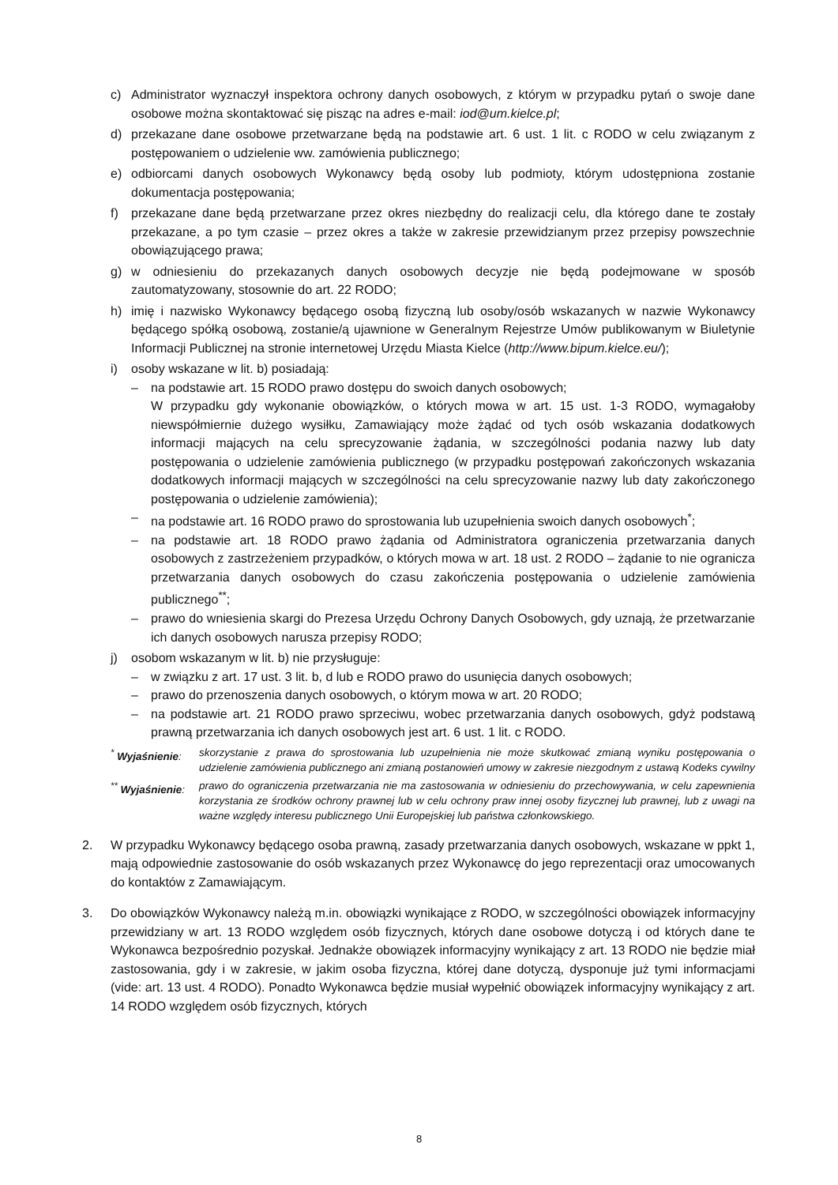c) Administrator wyznaczył inspektora ochrony danych osobowych, z którym w przypadku pytań o swoje dane osobowe można skontaktować się pisząc na adres e-mail: iod@um.kielce.pl;
d) przekazane dane osobowe przetwarzane będą na podstawie art. 6 ust. 1 lit. c RODO w celu związanym z postępowaniem o udzielenie ww. zamówienia publicznego;
e) odbiorcami danych osobowych Wykonawcy będą osoby lub podmioty, którym udostępniona zostanie dokumentacja postępowania;
f) przekazane dane będą przetwarzane przez okres niezbędny do realizacji celu, dla którego dane te zostały przekazane, a po tym czasie – przez okres a także w zakresie przewidzianym przez przepisy powszechnie obowiązującego prawa;
g) w odniesieniu do przekazanych danych osobowych decyzje nie będą podejmowane w sposób zautomatyzowany, stosownie do art. 22 RODO;
h) imię i nazwisko Wykonawcy będącego osobą fizyczną lub osoby/osób wskazanych w nazwie Wykonawcy będącego spółką osobową, zostanie/ą ujawnione w Generalnym Rejestrze Umów publikowanym w Biuletynie Informacji Publicznej na stronie internetowej Urzędu Miasta Kielce (http://www.bipum.kielce.eu/);
i) osoby wskazane w lit. b) posiadają:
– na podstawie art. 15 RODO prawo dostępu do swoich danych osobowych;
W przypadku gdy wykonanie obowiązków, o których mowa w art. 15 ust. 1-3 RODO, wymagałoby niewspółmiernie dużego wysiłku, Zamawiający może żądać od tych osób wskazania dodatkowych informacji mających na celu sprecyzowanie żądania, w szczególności podania nazwy lub daty postępowania o udzielenie zamówienia publicznego (w przypadku postępowań zakończonych wskazania dodatkowych informacji mających w szczególności na celu sprecyzowanie nazwy lub daty zakończonego postępowania o udzielenie zamówienia);
– na podstawie art. 16 RODO prawo do sprostowania lub uzupełnienia swoich danych osobowych<sup>*</sup>;
– na podstawie art. 18 RODO prawo żądania od Administratora ograniczenia przetwarzania danych osobowych z zastrzeżeniem przypadków, o których mowa w art. 18 ust. 2 RODO – żądanie to nie ogranicza przetwarzania danych osobowych do czasu zakończenia postępowania o udzielenie zamówienia publicznego<sup>**</sup>;
– prawo do wniesienia skargi do Prezesa Urzędu Ochrony Danych Osobowych, gdy uznają, że przetwarzanie ich danych osobowych narusza przepisy RODO;
j) osobom wskazanym w lit. b) nie przysługuje:
– w związku z art. 17 ust. 3 lit. b, d lub e RODO prawo do usunięcia danych osobowych;
– prawo do przenoszenia danych osobowych, o którym mowa w art. 20 RODO;
– na podstawie art. 21 RODO prawo sprzeciwu, wobec przetwarzania danych osobowych, gdyż podstawą prawną przetwarzania ich danych osobowych jest art. 6 ust. 1 lit. c RODO.
<sup>*</sup> Wyjaśnienie: skorzystanie z prawa do sprostowania lub uzupełnienia nie może skutkować zmianą wyniku postępowania o udzielenie zamówienia publicznego ani zmianą postanowień umowy w zakresie niezgodnym z ustawą Kodeks cywilny
<sup>**</sup> Wyjaśnienie: prawo do ograniczenia przetwarzania nie ma zastosowania w odniesieniu do przechowywania, w celu zapewnienia korzystania ze środków ochrony prawnej lub w celu ochrony praw innej osoby fizycznej lub prawnej, lub z uwagi na ważne względy interesu publicznego Unii Europejskiej lub państwa członkowskiego.
2. W przypadku Wykonawcy będącego osoba prawną, zasady przetwarzania danych osobowych, wskazane w ppkt 1, mają odpowiednie zastosowanie do osób wskazanych przez Wykonawcę do jego reprezentacji oraz umocowanych do kontaktów z Zamawiającym.
3. Do obowiązków Wykonawcy należą m.in. obowiązki wynikające z RODO, w szczególności obowiązek informacyjny przewidziany w art. 13 RODO względem osób fizycznych, których dane osobowe dotyczą i od których dane te Wykonawca bezpośrednio pozyskał. Jednakże obowiązek informacyjny wynikający z art. 13 RODO nie będzie miał zastosowania, gdy i w zakresie, w jakim osoba fizyczna, której dane dotyczą, dysponuje już tymi informacjami (vide: art. 13 ust. 4 RODO). Ponadto Wykonawca będzie musiał wypełnić obowiązek informacyjny wynikający z art. 14 RODO względem osób fizycznych, których
8